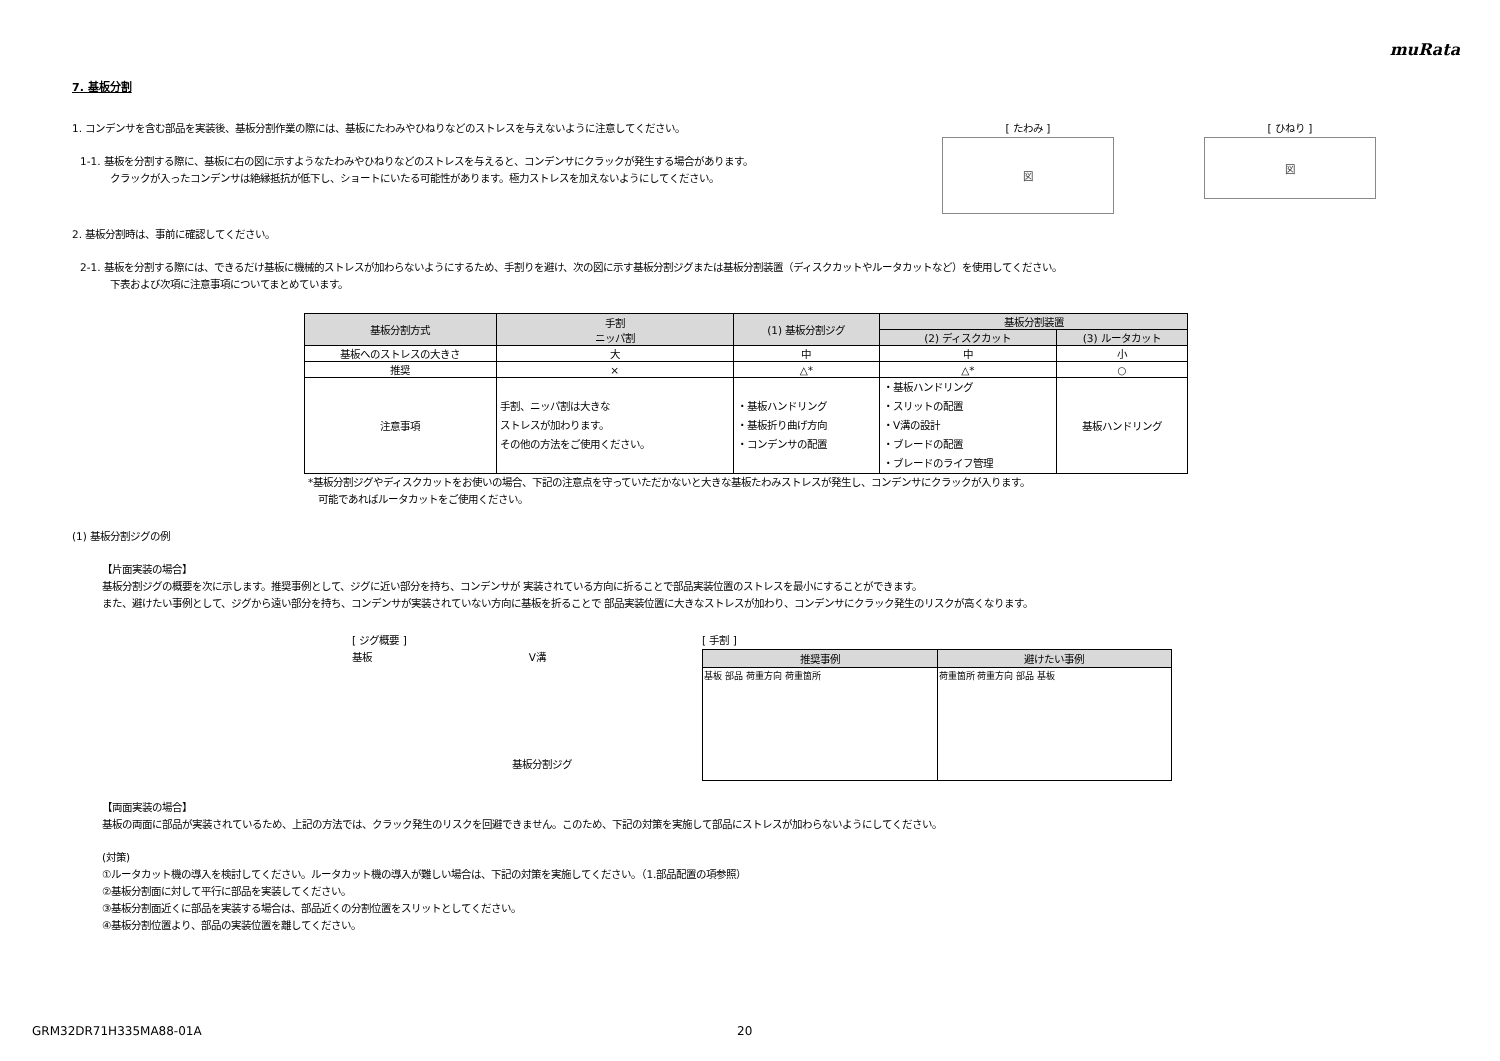muRata
7. 基板分割
1. コンデンサを含む部品を実装後、基板分割作業の際には、基板にたわみやひねりなどのストレスを与えないように注意してください。
1-1. 基板を分割する際に、基板に右の図に示すようなたわみやひねりなどのストレスを与えると、コンデンサにクラックが発生する場合があります。
クラックが入ったコンデンサは絶縁抵抗が低下し、ショートにいたる可能性があります。極力ストレスを加えないようにしてください。
[ たわみ ]
図
[ ひねり ]
図
2. 基板分割時は、事前に確認してください。
2-1. 基板を分割する際には、できるだけ基板に機械的ストレスが加わらないようにするため、手割りを避け、次の図に示す基板分割ジグまたは基板分割装置（ディスクカットやルータカットなど）を使用してください。
下表および次項に注意事項についてまとめています。
| 基板分割方式 | 手割 ニッパ割 | (1) 基板分割ジグ | 基板分割装置 | |
| --- | --- | --- | --- | --- |
| | | | (2) ディスクカット | (3) ルータカット |
| 基板へのストレスの大きさ | 大 | 中 | 中 | 小 |
| 推奨 | × | △* | △* | ○ |
| 注意事項 | 手割、ニッパ割は大きな ストレスが加わります。 その他の方法をご使用ください。 | ・基板ハンドリング ・基板折り曲げ方向 ・コンデンサの配置 | ・基板ハンドリング ・スリットの配置 ・V溝の設計 ・ブレードの配置 ・ブレードのライフ管理 | 基板ハンドリング |
*基板分割ジグやディスクカットをお使いの場合、下記の注意点を守っていただかないと大きな基板たわみストレスが発生し、コンデンサにクラックが入ります。
可能であればルータカットをご使用ください。
(1) 基板分割ジグの例
【片面実装の場合】
基板分割ジグの概要を次に示します。推奨事例として、ジグに近い部分を持ち、コンデンサが 実装されている方向に折ることで部品実装位置のストレスを最小にすることができます。
また、避けたい事例として、ジグから遠い部分を持ち、コンデンサが実装されていない方向に基板を折ることで 部品実装位置に大きなストレスが加わり、コンデンサにクラック発生のリスクが高くなります。
[ ジグ概要 ]
基板 　　　　　　　　　　　　　　　 V溝
基板分割ジグ
[ 手割 ]
| 推奨事例 | 避けたい事例 |
| --- | --- |
| 基板 部品 荷重方向 荷重箇所 | 荷重箇所 荷重方向 部品 基板 |
【両面実装の場合】
基板の両面に部品が実装されているため、上記の方法では、クラック発生のリスクを回避できません。このため、下記の対策を実施して部品にストレスが加わらないようにしてください。
(対策)
①ルータカット機の導入を検討してください。ルータカット機の導入が難しい場合は、下記の対策を実施してください。（1.部品配置の項参照）
②基板分割面に対して平行に部品を実装してください。
③基板分割面近くに部品を実装する場合は、部品近くの分割位置をスリットとしてください。
④基板分割位置より、部品の実装位置を離してください。
GRM32DR71H335MA88-01A 20